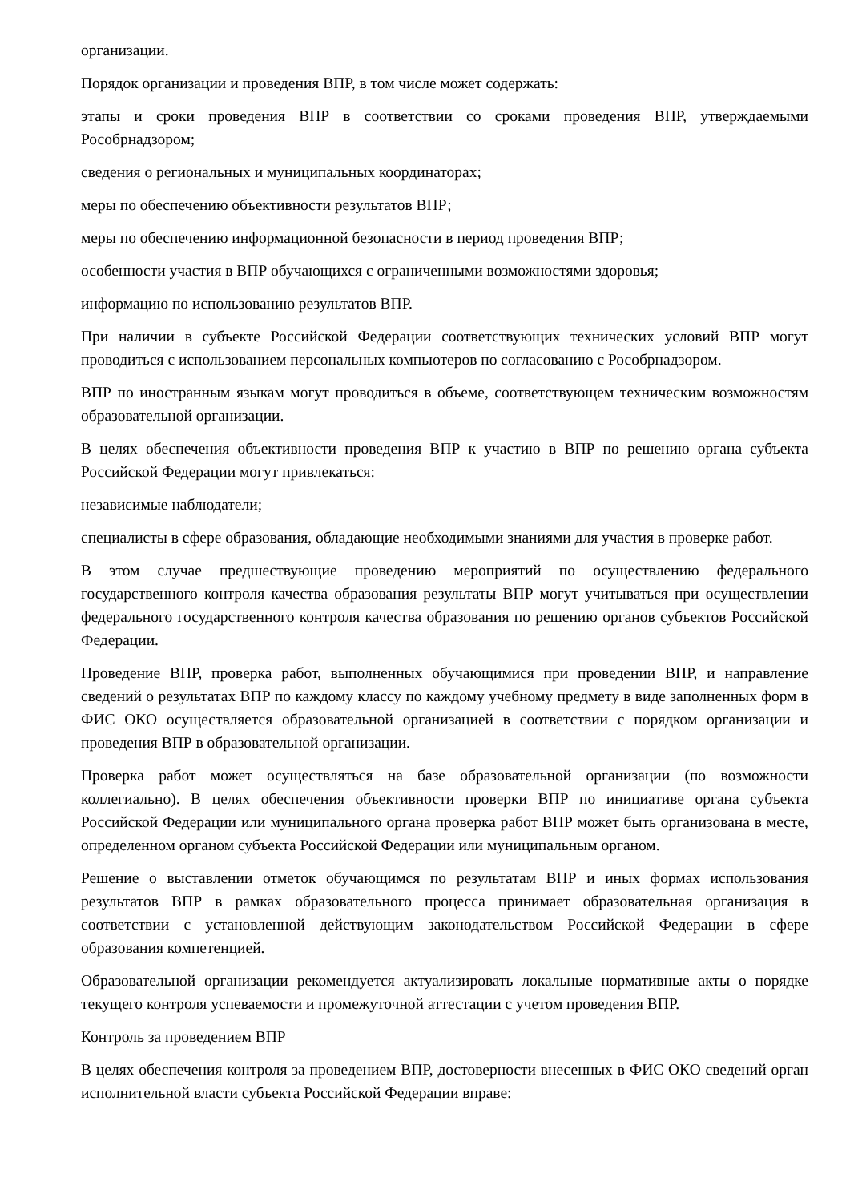организации.
Порядок организации и проведения ВПР, в том числе может содержать:
этапы и сроки проведения ВПР в соответствии со сроками проведения ВПР, утверждаемыми Рособрнадзором;
сведения о региональных и муниципальных координаторах;
меры по обеспечению объективности результатов ВПР;
меры по обеспечению информационной безопасности в период проведения ВПР;
особенности участия в ВПР обучающихся с ограниченными возможностями здоровья;
информацию по использованию результатов ВПР.
При наличии в субъекте Российской Федерации соответствующих технических условий ВПР могут проводиться с использованием персональных компьютеров по согласованию с Рособрнадзором.
ВПР по иностранным языкам могут проводиться в объеме, соответствующем техническим возможностям образовательной организации.
В целях обеспечения объективности проведения ВПР к участию в ВПР по решению органа субъекта Российской Федерации могут привлекаться:
независимые наблюдатели;
специалисты в сфере образования, обладающие необходимыми знаниями для участия в проверке работ.
В этом случае предшествующие проведению мероприятий по осуществлению федерального государственного контроля качества образования результаты ВПР могут учитываться при осуществлении федерального государственного контроля качества образования по решению органов субъектов Российской Федерации.
Проведение ВПР, проверка работ, выполненных обучающимися при проведении ВПР, и направление сведений о результатах ВПР по каждому классу по каждому учебному предмету в виде заполненных форм в ФИС ОКО осуществляется образовательной организацией в соответствии с порядком организации и проведения ВПР в образовательной организации.
Проверка работ может осуществляться на базе образовательной организации (по возможности коллегиально). В целях обеспечения объективности проверки ВПР по инициативе органа субъекта Российской Федерации или муниципального органа проверка работ ВПР может быть организована в месте, определенном органом субъекта Российской Федерации или муниципальным органом.
Решение о выставлении отметок обучающимся по результатам ВПР и иных формах использования результатов ВПР в рамках образовательного процесса принимает образовательная организация в соответствии с установленной действующим законодательством Российской Федерации в сфере образования компетенцией.
Образовательной организации рекомендуется актуализировать локальные нормативные акты о порядке текущего контроля успеваемости и промежуточной аттестации с учетом проведения ВПР.
Контроль за проведением ВПР
В целях обеспечения контроля за проведением ВПР, достоверности внесенных в ФИС ОКО сведений орган исполнительной власти субъекта Российской Федерации вправе: